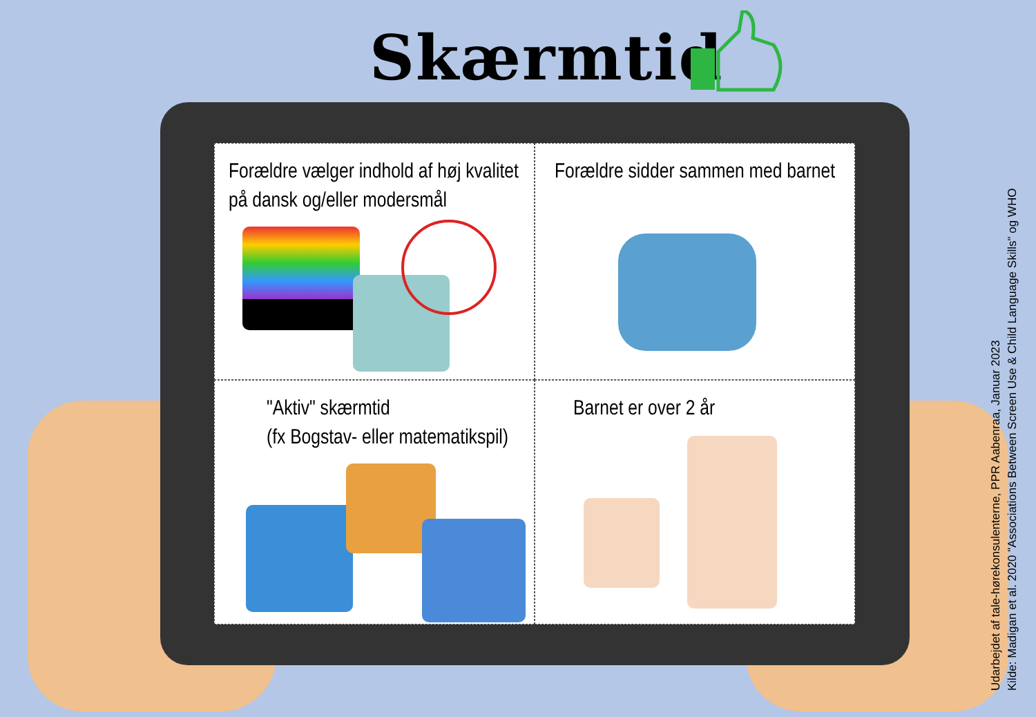Skærmtid
Forældre vælger indhold af høj kvalitet på dansk og/eller modersmål
Forældre sidder sammen med barnet
"Aktiv" skærmtid
(fx Bogstav- eller matematikspil)
Barnet er over 2 år
Udarbejdet af tale-hørekonsulenterne, PPR Aabenraa, Januar 2023
Kilde: Madigan et al. 2020 "Associations Between Screen Use & Child Language Skills" og WHO